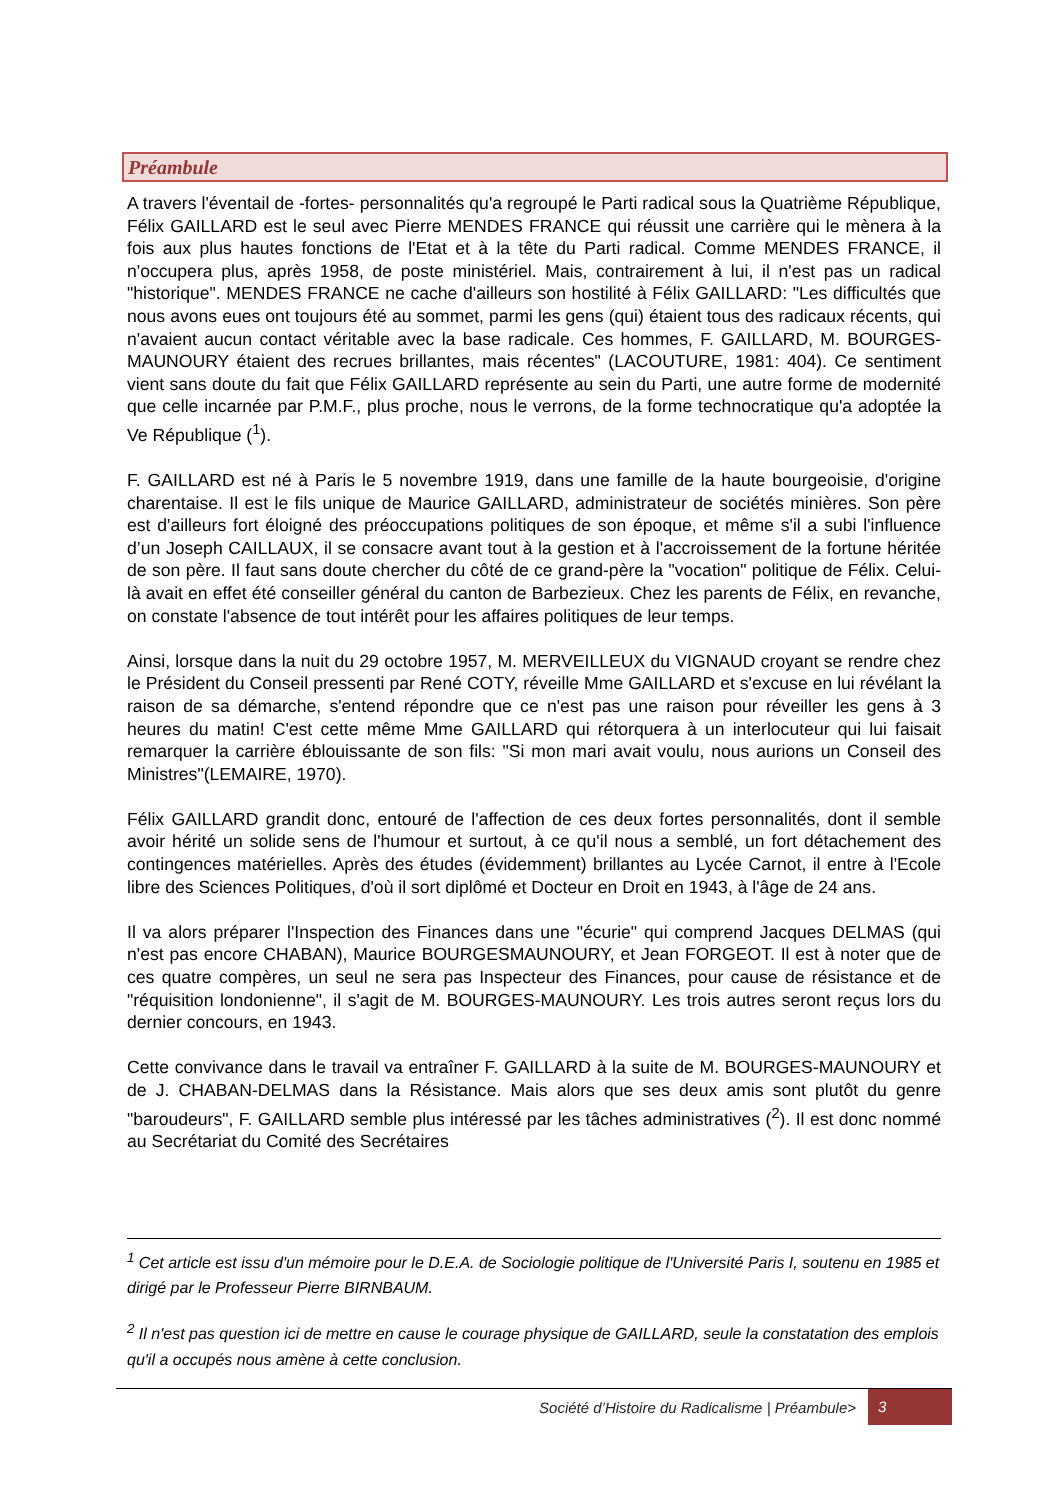Préambule
A travers l'éventail de -fortes- personnalités qu'a regroupé le Parti radical sous la Quatrième République, Félix GAILLARD est le seul avec Pierre MENDES FRANCE qui réussit une carrière qui le mènera à la fois aux plus hautes fonctions de l'Etat et à la tête du Parti radical. Comme MENDES FRANCE, il n'occupera plus, après 1958, de poste ministériel. Mais, contrairement à lui, il n'est pas un radical "historique". MENDES FRANCE ne cache d'ailleurs son hostilité à Félix GAILLARD: "Les difficultés que nous avons eues ont toujours été au sommet, parmi les gens (qui) étaient tous des radicaux récents, qui n'avaient aucun contact véritable avec la base radicale. Ces hommes, F. GAILLARD, M. BOURGES-MAUNOURY étaient des recrues brillantes, mais récentes" (LACOUTURE, 1981: 404). Ce sentiment vient sans doute du fait que Félix GAILLARD représente au sein du Parti, une autre forme de modernité que celle incarnée par P.M.F., plus proche, nous le verrons, de la forme technocratique qu'a adoptée la Ve République (<sup>1</sup>).
F. GAILLARD est né à Paris le 5 novembre 1919, dans une famille de la haute bourgeoisie, d'origine charentaise. Il est le fils unique de Maurice GAILLARD, administrateur de sociétés minières. Son père est d'ailleurs fort éloigné des préoccupations politiques de son époque, et même s'il a subi l'influence d’un Joseph CAILLAUX, il se consacre avant tout à la gestion et à l'accroissement de la fortune héritée de son père. Il faut sans doute chercher du côté de ce grand-père la "vocation" politique de Félix. Celui-là avait en effet été conseiller général du canton de Barbezieux. Chez les parents de Félix, en revanche, on constate l'absence de tout intérêt pour les affaires politiques de leur temps.
Ainsi, lorsque dans la nuit du 29 octobre 1957, M. MERVEILLEUX du VIGNAUD croyant se rendre chez le Président du Conseil pressenti par René COTY, réveille Mme GAILLARD et s'excuse en lui révélant la raison de sa démarche, s'entend répondre que ce n'est pas une raison pour réveiller les gens à 3 heures du matin! C'est cette même Mme GAILLARD qui rétorquera à un interlocuteur qui lui faisait remarquer la carrière éblouissante de son fils: "Si mon mari avait voulu, nous aurions un Conseil des Ministres"(LEMAIRE, 1970).
Félix GAILLARD grandit donc, entouré de l'affection de ces deux fortes personnalités, dont il semble avoir hérité un solide sens de l'humour et surtout, à ce qu'il nous a semblé, un fort détachement des contingences matérielles. Après des études (évidemment) brillantes au Lycée Carnot, il entre à l'Ecole libre des Sciences Politiques, d'où il sort diplômé et Docteur en Droit en 1943, à l'âge de 24 ans.
Il va alors préparer l'Inspection des Finances dans une "écurie" qui comprend Jacques DELMAS (qui n'est pas encore CHABAN), Maurice BOURGESMAUNOURY, et Jean FORGEOT. Il est à noter que de ces quatre compères, un seul ne sera pas Inspecteur des Finances, pour cause de résistance et de "réquisition londonienne", il s'agit de M. BOURGES-MAUNOURY. Les trois autres seront reçus lors du dernier concours, en 1943.
Cette convivance dans le travail va entraîner F. GAILLARD à la suite de M. BOURGES-MAUNOURY et de J. CHABAN-DELMAS dans la Résistance. Mais alors que ses deux amis sont plutôt du genre "baroudeurs", F. GAILLARD semble plus intéressé par les tâches administratives (<sup>2</sup>). Il est donc nommé au Secrétariat du Comité des Secrétaires
<sup>1</sup> Cet article est issu d'un mémoire pour le D.E.A. de Sociologie politique de l'Université Paris I, soutenu en 1985 et dirigé par le Professeur Pierre BIRNBAUM.
<sup>2</sup> Il n'est pas question ici de mettre en cause le courage physique de GAILLARD, seule la constatation des emplois qu'il a occupés nous amène à cette conclusion.
Société d’Histoire du Radicalisme | Préambule>
3